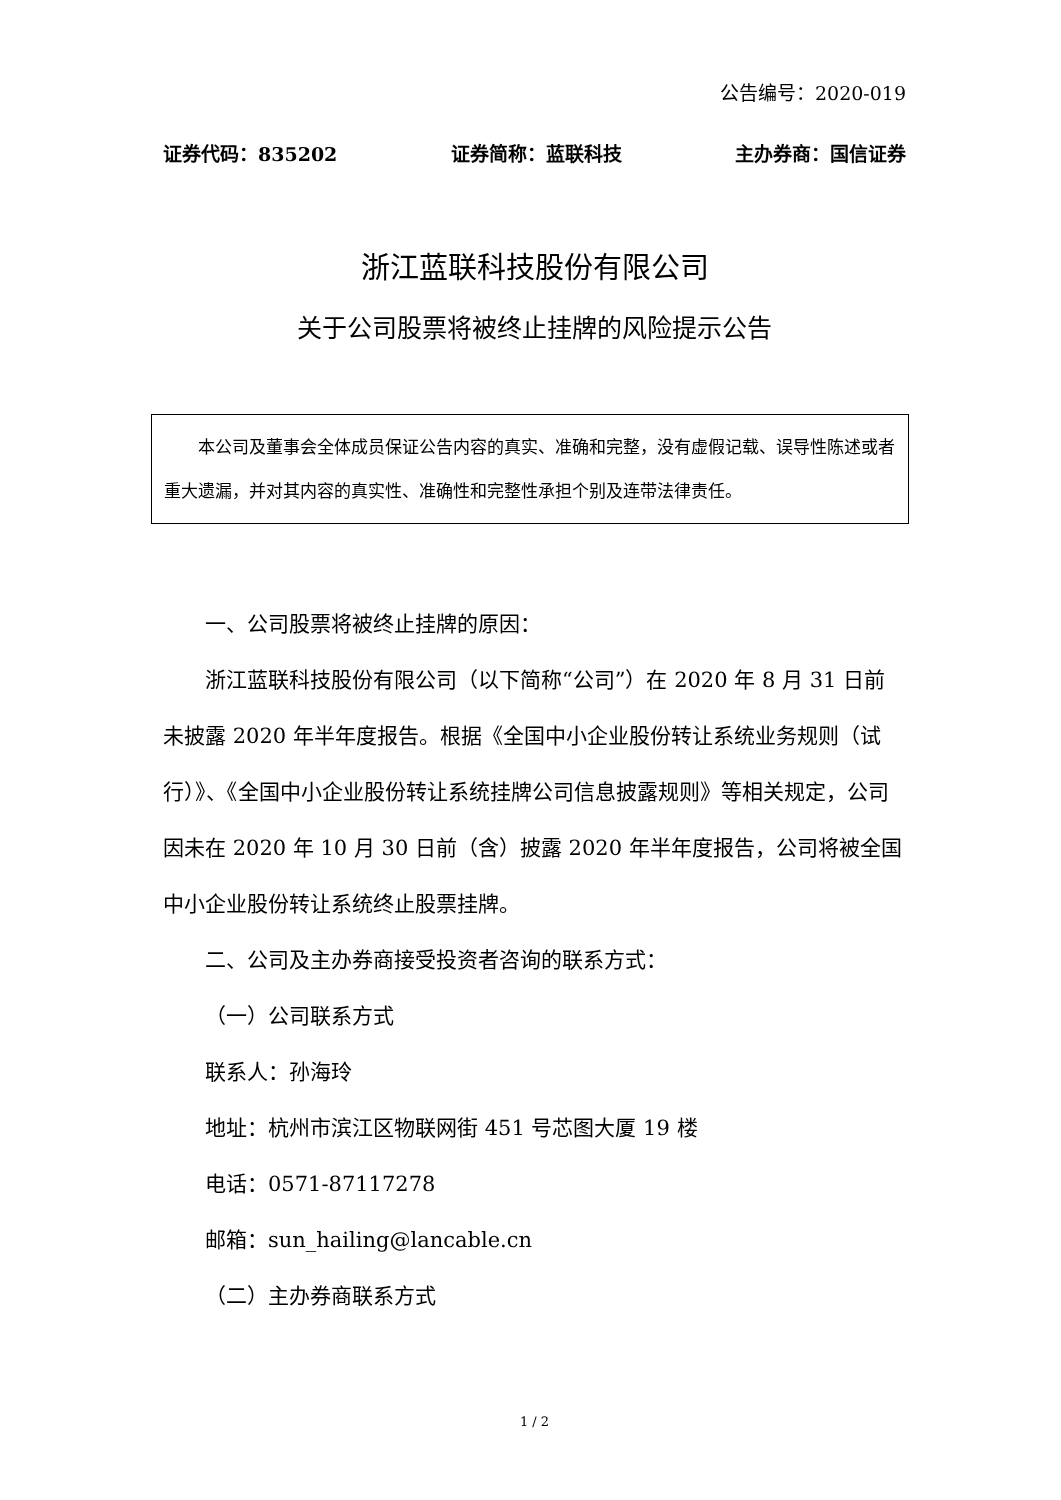公告编号：2020-019
证券代码：835202 证券简称：蓝联科技 主办券商：国信证券
浙江蓝联科技股份有限公司
关于公司股票将被终止挂牌的风险提示公告
本公司及董事会全体成员保证公告内容的真实、准确和完整，没有虚假记载、误导性陈述或者重大遗漏，并对其内容的真实性、准确性和完整性承担个别及连带法律责任。
一、公司股票将被终止挂牌的原因：
浙江蓝联科技股份有限公司（以下简称“公司”）在 2020 年 8 月 31 日前未披露 2020 年半年度报告。根据《全国中小企业股份转让系统业务规则（试行）》、《全国中小企业股份转让系统挂牌公司信息披露规则》等相关规定，公司因未在 2020 年 10 月 30 日前（含）披露 2020 年半年度报告，公司将被全国中小企业股份转让系统终止股票挂牌。
二、公司及主办券商接受投资者咨询的联系方式：
（一）公司联系方式
联系人：孙海玲
地址：杭州市滨江区物联网街 451 号芯图大厦 19 楼
电话：0571-87117278
邮箱：sun_hailing@lancable.cn
（二）主办券商联系方式
1 / 2